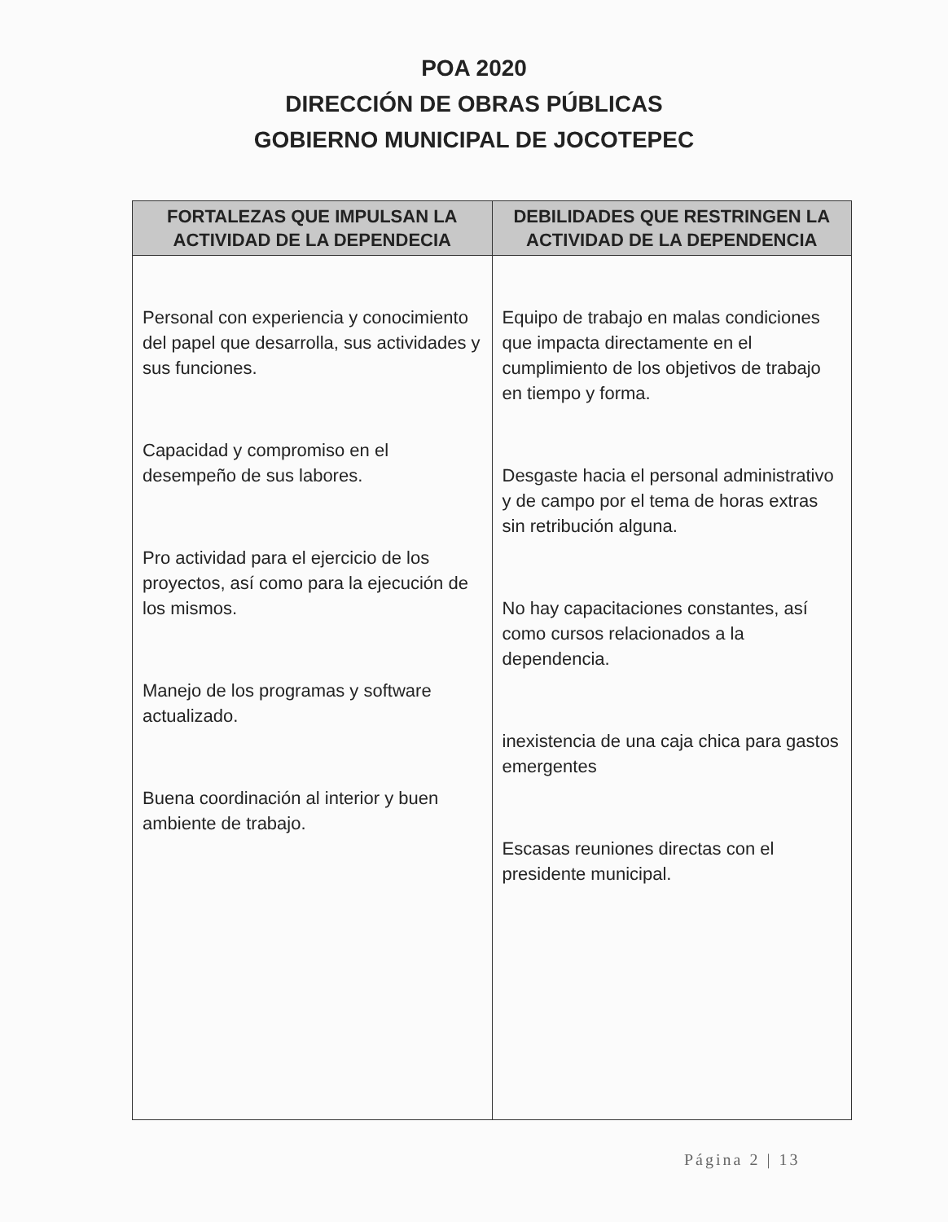POA 2020
DIRECCIÓN DE OBRAS PÚBLICAS
GOBIERNO MUNICIPAL DE JOCOTEPEC
| FORTALEZAS QUE IMPULSAN LA ACTIVIDAD DE LA DEPENDECIA | DEBILIDADES QUE RESTRINGEN LA ACTIVIDAD DE LA DEPENDENCIA |
| --- | --- |
| Personal con experiencia y conocimiento del papel que desarrolla, sus actividades y sus funciones. Capacidad y compromiso en el desempeño de sus labores. Pro actividad para el ejercicio de los proyectos, así como para la ejecución de los mismos. Manejo de los programas y software actualizado. Buena coordinación al interior y buen ambiente de trabajo. | Equipo de trabajo en malas condiciones que impacta directamente en el cumplimiento de los objetivos de trabajo en tiempo y forma. Desgaste hacia el personal administrativo y de campo por el tema de horas extras sin retribución alguna. No hay capacitaciones constantes, así como cursos relacionados a la dependencia. inexistencia de una caja chica para gastos emergentes Escasas reuniones directas con el presidente municipal. |
Página 2 | 13